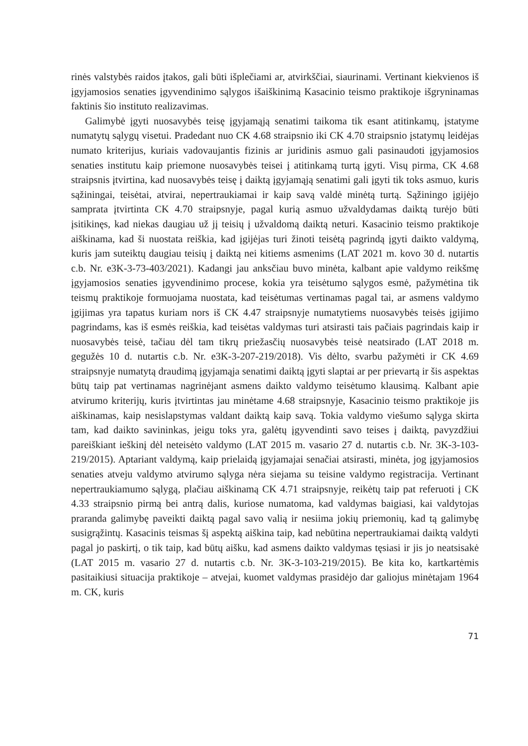rinės valstybės raidos įtakos, gali būti išplečiami ar, atvirkščiai, siaurinami. Vertinant kiekvienos iš įgyjamosios senaties įgyvendinimo sąlygos išaiškinimą Kasacinio teismo praktikoje išgryninamas faktinis šio instituto realizavimas.
Galimybė įgyti nuosavybės teisę įgyjamąją senatimi taikoma tik esant atitinkamų, įstatyme numatytų sąlygų visetui. Pradedant nuo CK 4.68 straipsnio iki CK 4.70 straipsnio įstatymų leidėjas numato kriterijus, kuriais vadovaujantis fizinis ar juridinis asmuo gali pasinaudoti įgyjamosios senaties institutu kaip priemone nuosavybės teisei į atitinkamą turtą įgyti. Visų pirma, CK 4.68 straipsnis įtvirtina, kad nuosavybės teisę į daiktą įgyjamąją senatimi gali įgyti tik toks asmuo, kuris sąžiningai, teisėtai, atvirai, nepertraukiamai ir kaip savą valdė minėtą turtą. Sąžiningo įgijėjo samprata įtvirtinta CK 4.70 straipsnyje, pagal kurią asmuo užvaldydamas daiktą turėjo būti įsitikinęs, kad niekas daugiau už jį teisių į užvaldomą daiktą neturi. Kasacinio teismo praktikoje aiškinama, kad ši nuostata reiškia, kad įgijėjas turi žinoti teisėtą pagrindą įgyti daikto valdymą, kuris jam suteiktų daugiau teisių į daiktą nei kitiems asmenims (LAT 2021 m. kovo 30 d. nutartis c.b. Nr. e3K-3-73-403/2021). Kadangi jau anksčiau buvo minėta, kalbant apie valdymo reikšmę įgyjamosios senaties įgyvendinimo procese, kokia yra teisėtumo sąlygos esmė, pažymėtina tik teismų praktikoje formuojama nuostata, kad teisėtumas vertinamas pagal tai, ar asmens valdymo įgijimas yra tapatus kuriam nors iš CK 4.47 straipsnyje numatytiems nuosavybės teisės įgijimo pagrindams, kas iš esmės reiškia, kad teisėtas valdymas turi atsirasti tais pačiais pagrindais kaip ir nuosavybės teisė, tačiau dėl tam tikrų priežasčių nuosavybės teisė neatsirado (LAT 2018 m. gegužės 10 d. nutartis c.b. Nr. e3K-3-207-219/2018). Vis dėlto, svarbu pažymėti ir CK 4.69 straipsnyje numatytą draudimą įgyjamąja senatimi daiktą įgyti slaptai ar per prievartą ir šis aspektas būtų taip pat vertinamas nagrinėjant asmens daikto valdymo teisėtumo klausimą. Kalbant apie atvirumo kriterijų, kuris įtvirtintas jau minėtame 4.68 straipsnyje, Kasacinio teismo praktikoje jis aiškinamas, kaip nesislapstymas valdant daiktą kaip savą. Tokia valdymo viešumo sąlyga skirta tam, kad daikto savininkas, jeigu toks yra, galėtų įgyvendinti savo teises į daiktą, pavyzdžiui pareiškiant ieškinį dėl neteisėto valdymo (LAT 2015 m. vasario 27 d. nutartis c.b. Nr. 3K-3-103-219/2015). Aptariant valdymą, kaip prielaidą įgyjamajai senačiai atsirasti, minėta, jog įgyjamosios senaties atveju valdymo atvirumo sąlyga nėra siejama su teisine valdymo registracija. Vertinant nepertraukiamumo sąlygą, plačiau aiškinamą CK 4.71 straipsnyje, reikėtų taip pat referuoti į CK 4.33 straipsnio pirmą bei antrą dalis, kuriose numatoma, kad valdymas baigiasi, kai valdytojas praranda galimybę paveikti daiktą pagal savo valią ir nesiima jokių priemonių, kad tą galimybę susigrąžintų. Kasacinis teismas šį aspektą aiškina taip, kad nebūtina nepertraukiamai daiktą valdyti pagal jo paskirtį, o tik taip, kad būtų aišku, kad asmens daikto valdymas tęsiasi ir jis jo neatsisakė (LAT 2015 m. vasario 27 d. nutartis c.b. Nr. 3K-3-103-219/2015). Be kita ko, kartkartėmis pasitaikiusi situacija praktikoje – atvejai, kuomet valdymas prasidėjo dar galiojus minėtajam 1964 m. CK, kuris
71